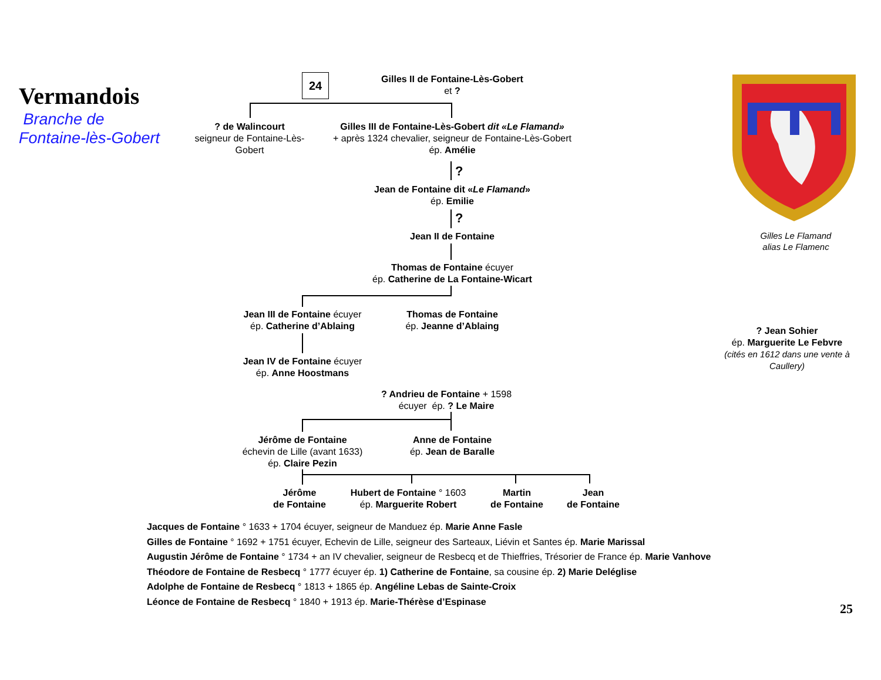Vermandois
Branche de
Fontaine-lès-Gobert
24
Gilles II de Fontaine-Lès-Gobert
et ?
? de Walincourt
seigneur de Fontaine-Lès-Gobert
Gilles III de Fontaine-Lès-Gobert dit «Le Flamand»
+ après 1324 chevalier, seigneur de Fontaine-Lès-Gobert
ép. Amélie
?
Jean de Fontaine dit «Le Flamand»
ép. Emilie
?
Jean II de Fontaine
Thomas de Fontaine écuyer
ép. Catherine de La Fontaine-Wicart
Jean III de Fontaine écuyer
ép. Catherine d’Ablaing
Thomas de Fontaine
ép. Jeanne d’Ablaing
Jean IV de Fontaine écuyer
ép. Anne Hoostmans
? Andrieu de Fontaine + 1598
écuyer ép. ? Le Maire
Jérôme de Fontaine
échevin de Lille (avant 1633)
ép. Claire Pezin
Anne de Fontaine
ép. Jean de Baralle
Jérôme
de Fontaine
Hubert de Fontaine ° 1603
ép. Marguerite Robert
Martin
de Fontaine
Jean
de Fontaine
Jacques de Fontaine ° 1633 + 1704 écuyer, seigneur de Manduez ép. Marie Anne Fasle
Gilles de Fontaine ° 1692 + 1751 écuyer, Echevin de Lille, seigneur des Sarteaux, Liévin et Santes ép. Marie Marissal
Augustin Jérôme de Fontaine ° 1734 + an IV chevalier, seigneur de Resbecq et de Thieffries, Trésorier de France ép. Marie Vanhove
Théodore de Fontaine de Resbecq ° 1777 écuyer ép. 1) Catherine de Fontaine, sa cousine ép. 2) Marie Deléglise
Adolphe de Fontaine de Resbecq ° 1813 + 1865 ép. Angéline Lebas de Sainte-Croix
Léonce de Fontaine de Resbecq ° 1840 + 1913 ép. Marie-Thérèse d’Espinase
Gilles Le Flamand
alias Le Flamenc
? Jean Sohier
ép. Marguerite Le Febvre
(cités en 1612 dans une vente à Caullery)
25